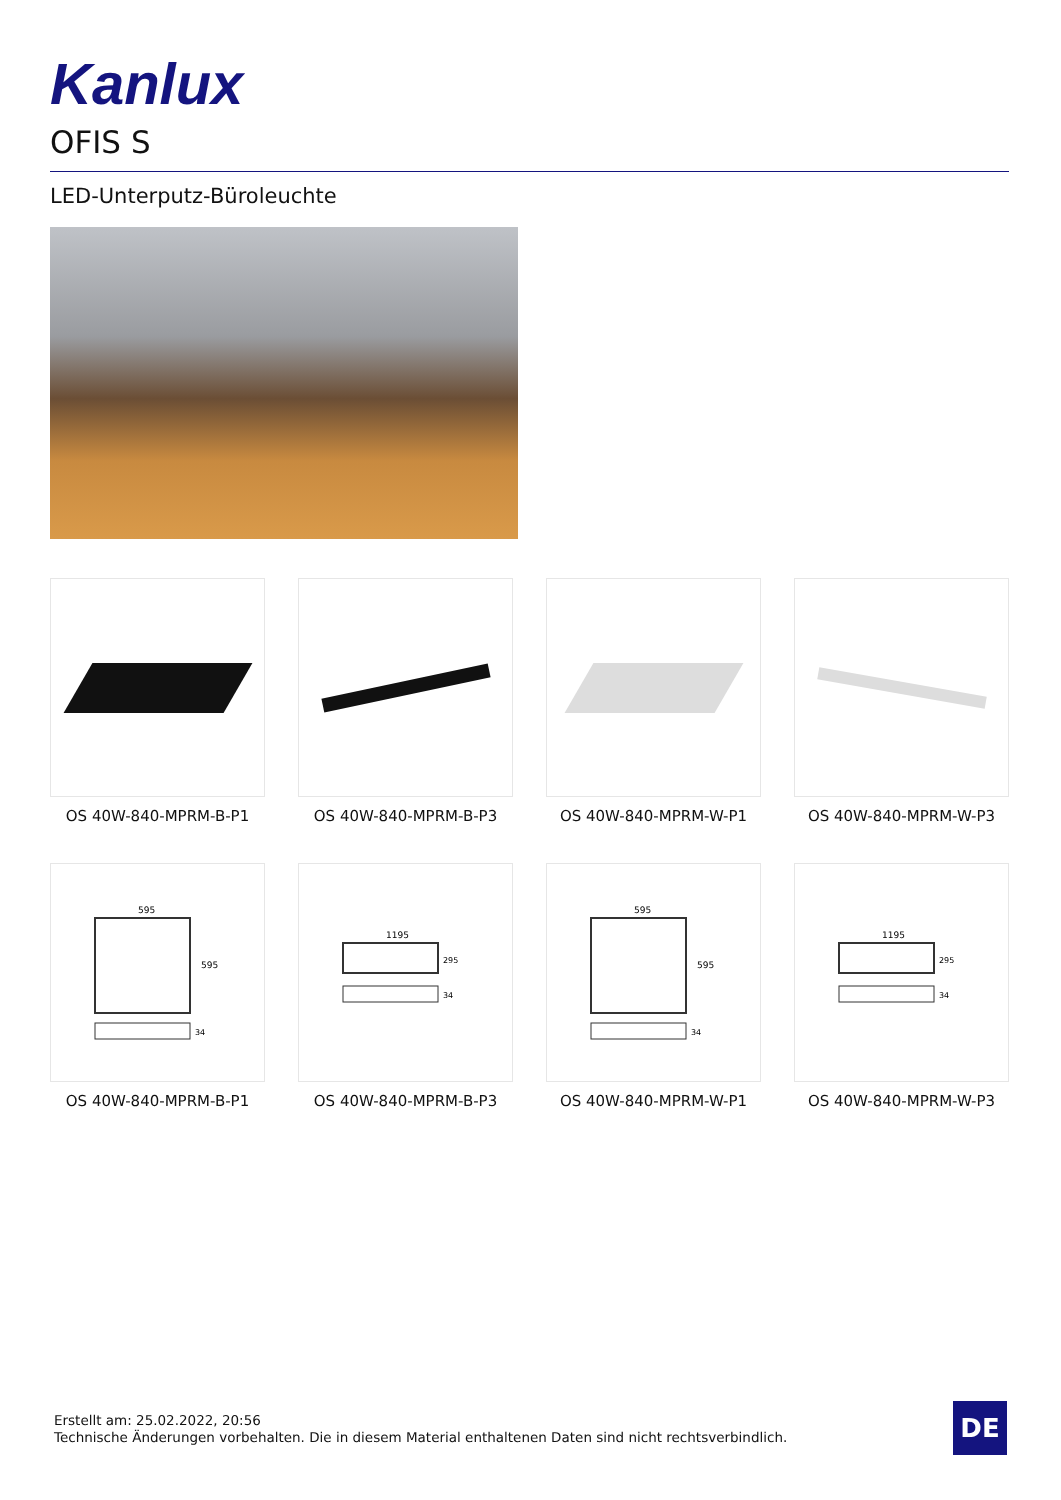Kanlux
OFIS S
LED-Unterputz-Büroleuchte
OS 40W-840-MPRM-B-P1
OS 40W-840-MPRM-B-P3
OS 40W-840-MPRM-W-P1
OS 40W-840-MPRM-W-P3
595
595
34
OS 40W-840-MPRM-B-P1
1195
295
34
OS 40W-840-MPRM-B-P3
595
595
34
OS 40W-840-MPRM-W-P1
1195
295
34
OS 40W-840-MPRM-W-P3
Erstellt am: 25.02.2022, 20:56
Technische Änderungen vorbehalten. Die in diesem Material enthaltenen Daten sind nicht rechtsverbindlich.
DE